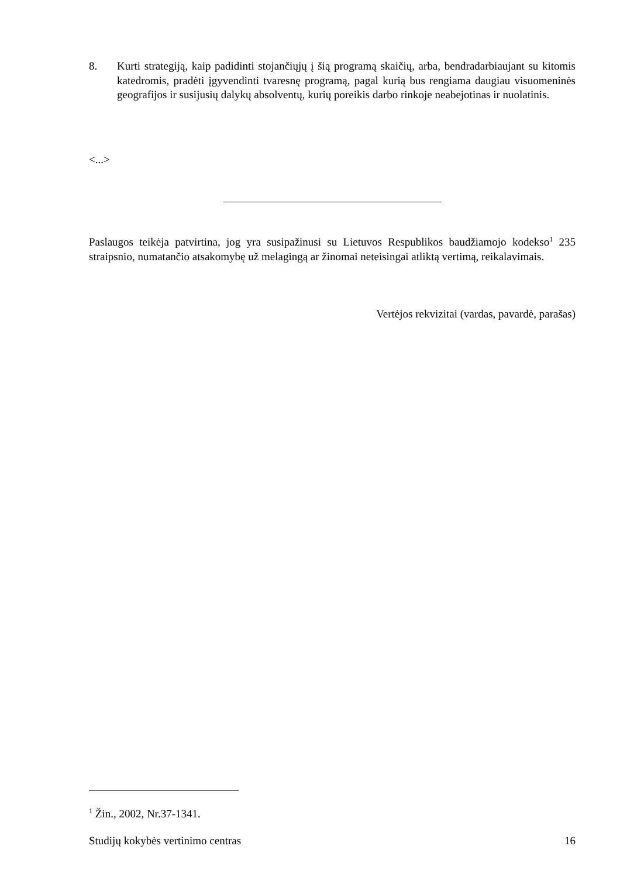8. Kurti strategiją, kaip padidinti stojančiųjų į šią programą skaičių, arba, bendradarbiaujant su kitomis katedromis, pradėti įgyvendinti tvaresnę programą, pagal kurią bus rengiama daugiau visuomeninės geografijos ir susijusių dalykų absolventų, kurių poreikis darbo rinkoje neabejotinas ir nuolatinis.
<...>
Paslaugos teikėja patvirtina, jog yra susipažinusi su Lietuvos Respublikos baudžiamojo kodekso<sup>1</sup> 235 straipsnio, numatančio atsakomybę už melagingą ar žinomai neteisingai atliktą vertimą, reikalavimais.
Vertėjos rekvizitai (vardas, pavardė, parašas)
<sup>1</sup> Žin., 2002, Nr.37-1341.
Studijų kokybės vertinimo centras 16